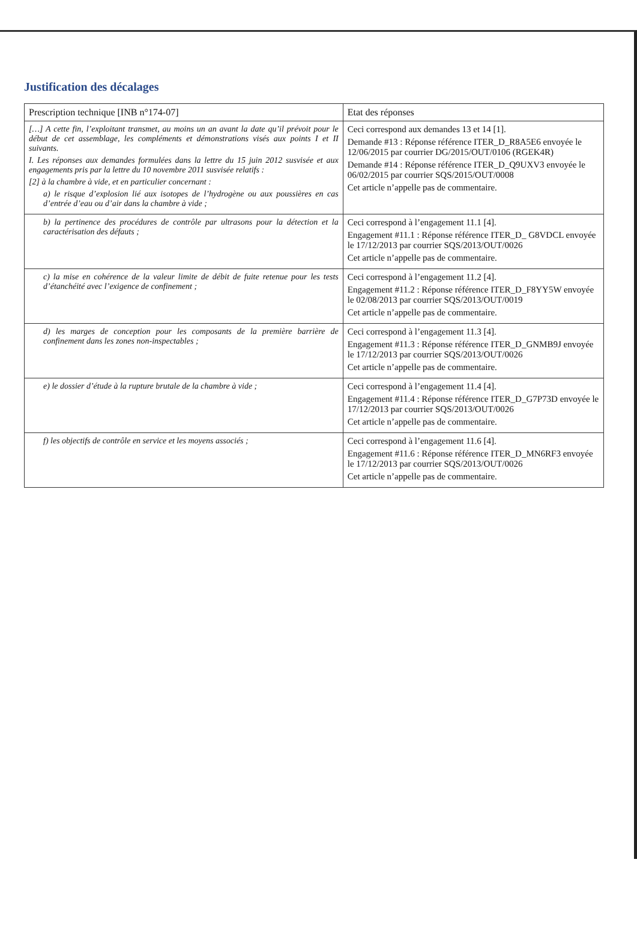Justification des décalages
| Prescription technique [INB n°174-07] | Etat des réponses |
| --- | --- |
| […] A cette fin, l’exploitant transmet, au moins un an avant la date qu’il prévoit pour le début de cet assemblage, les compléments et démonstrations visés aux points I et II suivants. I. Les réponses aux demandes formulées dans la lettre du 15 juin 2012 susvisée et aux engagements pris par la lettre du 10 novembre 2011 susvisée relatifs : [2] à la chambre à vide, et en particulier concernant : a) le risque d’explosion lié aux isotopes de l’hydrogène ou aux poussières en cas d’entrée d’eau ou d’air dans la chambre à vide ; | Ceci correspond aux demandes 13 et 14 [1]. Demande #13 : Réponse référence ITER_D_R8A5E6 envoyée le 12/06/2015 par courrier DG/2015/OUT/0106 (RGEK4R) Demande #14 : Réponse référence ITER_D_Q9UXV3 envoyée le 06/02/2015 par courrier SQS/2015/OUT/0008 Cet article n’appelle pas de commentaire. |
| b) la pertinence des procédures de contrôle par ultrasons pour la détection et la caractérisation des défauts ; | Ceci correspond à l’engagement 11.1 [4]. Engagement #11.1 : Réponse référence ITER_D_ G8VDCL envoyée le 17/12/2013 par courrier SQS/2013/OUT/0026 Cet article n’appelle pas de commentaire. |
| c) la mise en cohérence de la valeur limite de débit de fuite retenue pour les tests d’étanchéité avec l’exigence de confinement ; | Ceci correspond à l’engagement 11.2 [4]. Engagement #11.2 : Réponse référence ITER_D_F8YY5W envoyée le 02/08/2013 par courrier SQS/2013/OUT/0019 Cet article n’appelle pas de commentaire. |
| d) les marges de conception pour les composants de la première barrière de confinement dans les zones non-inspectables ; | Ceci correspond à l’engagement 11.3 [4]. Engagement #11.3 : Réponse référence ITER_D_GNMB9J envoyée le 17/12/2013 par courrier SQS/2013/OUT/0026 Cet article n’appelle pas de commentaire. |
| e) le dossier d’étude à la rupture brutale de la chambre à vide ; | Ceci correspond à l’engagement 11.4 [4]. Engagement #11.4 : Réponse référence ITER_D_G7P73D envoyée le 17/12/2013 par courrier SQS/2013/OUT/0026 Cet article n’appelle pas de commentaire. |
| f) les objectifs de contrôle en service et les moyens associés ; | Ceci correspond à l’engagement 11.6 [4]. Engagement #11.6 : Réponse référence ITER_D_MN6RF3 envoyée le 17/12/2013 par courrier SQS/2013/OUT/0026 Cet article n’appelle pas de commentaire. |